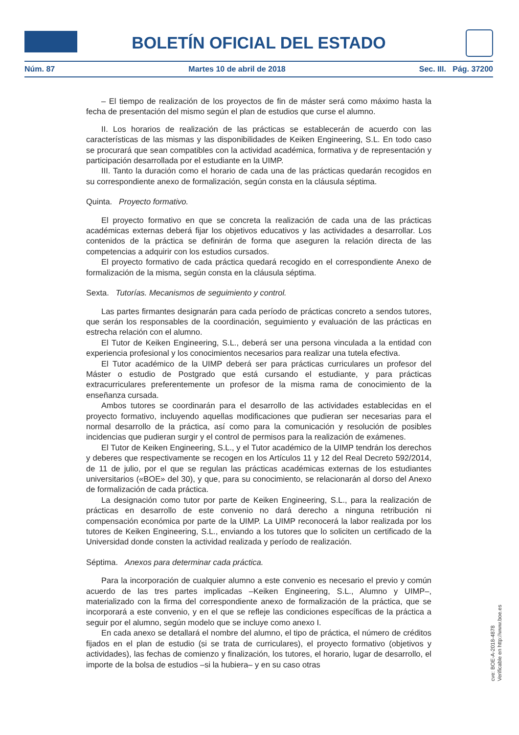BOLETÍN OFICIAL DEL ESTADO
Núm. 87 Martes 10 de abril de 2018 Sec. III. Pág. 37200
– El tiempo de realización de los proyectos de fin de máster será como máximo hasta la fecha de presentación del mismo según el plan de estudios que curse el alumno.
II. Los horarios de realización de las prácticas se establecerán de acuerdo con las características de las mismas y las disponibilidades de Keiken Engineering, S.L. En todo caso se procurará que sean compatibles con la actividad académica, formativa y de representación y participación desarrollada por el estudiante en la UIMP.
III. Tanto la duración como el horario de cada una de las prácticas quedarán recogidos en su correspondiente anexo de formalización, según consta en la cláusula séptima.
Quinta. Proyecto formativo.
El proyecto formativo en que se concreta la realización de cada una de las prácticas académicas externas deberá fijar los objetivos educativos y las actividades a desarrollar. Los contenidos de la práctica se definirán de forma que aseguren la relación directa de las competencias a adquirir con los estudios cursados.
El proyecto formativo de cada práctica quedará recogido en el correspondiente Anexo de formalización de la misma, según consta en la cláusula séptima.
Sexta. Tutorías. Mecanismos de seguimiento y control.
Las partes firmantes designarán para cada período de prácticas concreto a sendos tutores, que serán los responsables de la coordinación, seguimiento y evaluación de las prácticas en estrecha relación con el alumno.
El Tutor de Keiken Engineering, S.L., deberá ser una persona vinculada a la entidad con experiencia profesional y los conocimientos necesarios para realizar una tutela efectiva.
El Tutor académico de la UIMP deberá ser para prácticas curriculares un profesor del Máster o estudio de Postgrado que está cursando el estudiante, y para prácticas extracurriculares preferentemente un profesor de la misma rama de conocimiento de la enseñanza cursada.
Ambos tutores se coordinarán para el desarrollo de las actividades establecidas en el proyecto formativo, incluyendo aquellas modificaciones que pudieran ser necesarias para el normal desarrollo de la práctica, así como para la comunicación y resolución de posibles incidencias que pudieran surgir y el control de permisos para la realización de exámenes.
El Tutor de Keiken Engineering, S.L., y el Tutor académico de la UIMP tendrán los derechos y deberes que respectivamente se recogen en los Artículos 11 y 12 del Real Decreto 592/2014, de 11 de julio, por el que se regulan las prácticas académicas externas de los estudiantes universitarios («BOE» del 30), y que, para su conocimiento, se relacionarán al dorso del Anexo de formalización de cada práctica.
La designación como tutor por parte de Keiken Engineering, S.L., para la realización de prácticas en desarrollo de este convenio no dará derecho a ninguna retribución ni compensación económica por parte de la UIMP. La UIMP reconocerá la labor realizada por los tutores de Keiken Engineering, S.L., enviando a los tutores que lo soliciten un certificado de la Universidad donde consten la actividad realizada y período de realización.
Séptima. Anexos para determinar cada práctica.
Para la incorporación de cualquier alumno a este convenio es necesario el previo y común acuerdo de las tres partes implicadas –Keiken Engineering, S.L., Alumno y UIMP–, materializado con la firma del correspondiente anexo de formalización de la práctica, que se incorporará a este convenio, y en el que se refleje las condiciones específicas de la práctica a seguir por el alumno, según modelo que se incluye como anexo I.
En cada anexo se detallará el nombre del alumno, el tipo de práctica, el número de créditos fijados en el plan de estudio (si se trata de curriculares), el proyecto formativo (objetivos y actividades), las fechas de comienzo y finalización, los tutores, el horario, lugar de desarrollo, el importe de la bolsa de estudios –si la hubiera– y en su caso otras
cve: BOE-A-2018-4878
Verificable en http://www.boe.es